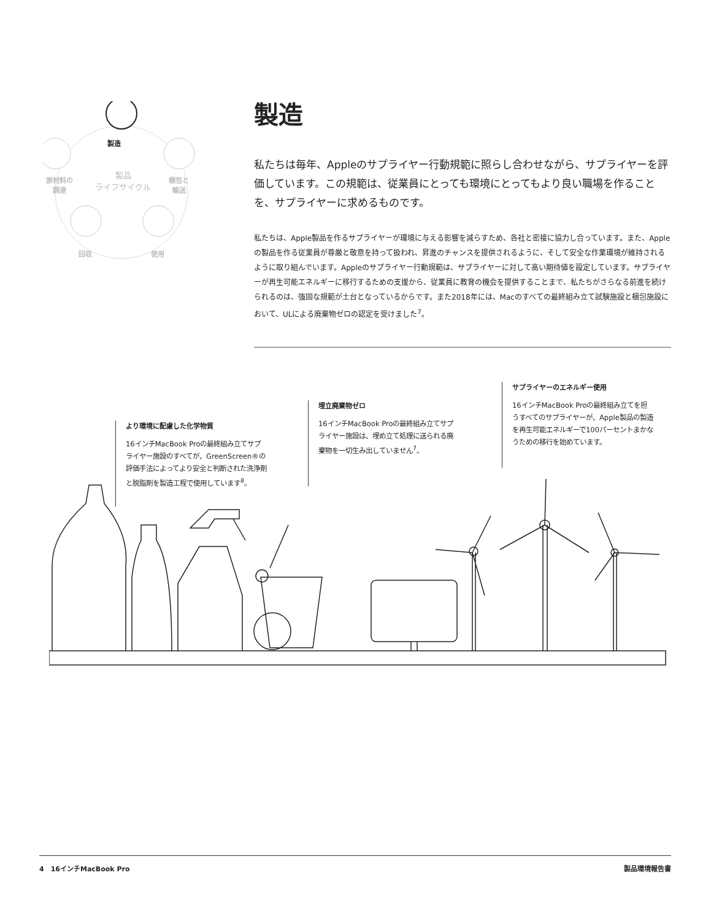製造
原材料の
調達
製品
ライフサイクル
梱包と
輸送
回収 使用
製造
私たちは毎年、Appleのサプライヤー行動規範に照らし合わせながら、サプライヤーを評価しています。この規範は、従業員にとっても環境にとってもより良い職場を作ることを、サプライヤーに求めるものです。
私たちは、Apple製品を作るサプライヤーが環境に与える影響を減らすため、各社と密接に協力し合っています。また、Appleの製品を作る従業員が尊厳と敬意を持って扱われ、昇進のチャンスを提供されるように、そして安全な作業環境が維持されるように取り組んでいます。Appleのサプライヤー行動規範は、サプライヤーに対して高い期待値を設定しています。サプライヤーが再生可能エネルギーに移行するための支援から、従業員に教育の機会を提供することまで、私たちがさらなる前進を続けられるのは、強固な規範が土台となっているからです。また2018年には、Macのすべての最終組み立て試験施設と梱包施設において、ULによる廃棄物ゼロの認定を受けました<sup>7</sup>。
より環境に配慮した化学物質
16インチMacBook Proの最終組み立てサプライヤー施設のすべてが、GreenScreen®の評価手法によってより安全と判断された洗浄剤と脱脂剤を製造工程で使用しています<sup>8</sup>。
埋立廃棄物ゼロ
16インチMacBook Proの最終組み立てサプライヤー施設は、埋め立て処理に送られる廃棄物を一切生み出していません<sup>7</sup>。
サプライヤーのエネルギー使用
16インチMacBook Proの最終組み立てを担うすべてのサプライヤーが、Apple製品の製造を再生可能エネルギーで100パーセントまかなうための移行を始めています。
4　16インチMacBook Pro 製品環境報告書